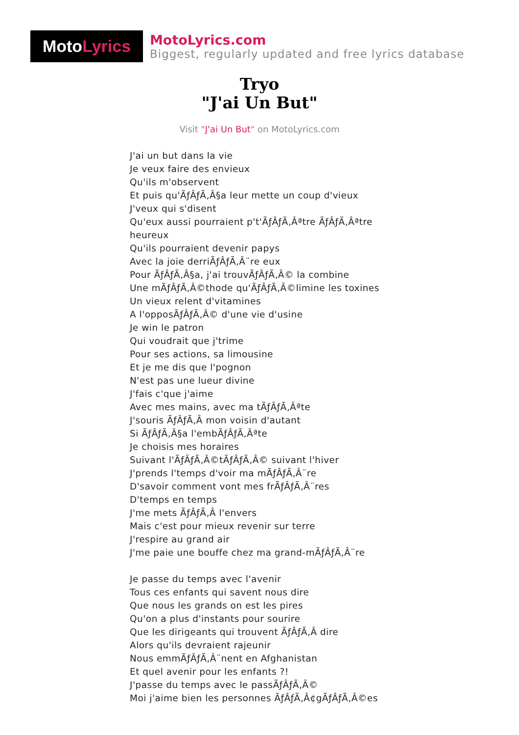Moto Lyrics
MotoLyrics.com
Biggest, regularly updated and free lyrics database
Tryo
"J'ai Un But"
Visit "J'ai Un But" on MotoLyrics.com
J'ai un but dans la vie
Je veux faire des envieux
Qu'ils m'observent
Et puis qu'ÃƒÂƒÃ‚Â§a leur mette un coup d'vieux
J'veux qui s'disent
Qu'eux aussi pourraient p't'ÃƒÂƒÃ‚Âªtre ÃƒÂƒÃ‚Âªtre heureux
Qu'ils pourraient devenir papys
Avec la joie derriÃƒÂƒÃ‚Â¨re eux
Pour ÃƒÂƒÃ‚Â§a, j'ai trouvÃƒÂƒÃ‚Â© la combine
Une mÃƒÂƒÃ‚Â©thode qu'ÃƒÂƒÃ‚Â©limine les toxines
Un vieux relent d'vitamines
A l'opposÃƒÂƒÃ‚Â© d'une vie d'usine
Je win le patron
Qui voudrait que j'trime
Pour ses actions, sa limousine
Et je me dis que l'pognon
N'est pas une lueur divine
J'fais c'que j'aime
Avec mes mains, avec ma tÃƒÂƒÃ‚Âªte
J'souris ÃƒÂƒÃ‚Â mon voisin d'autant
Si ÃƒÂƒÃ‚Â§a l'embÃƒÂƒÃ‚Âªte
Je choisis mes horaires
Suivant l'ÃƒÂƒÃ‚Â©tÃƒÂƒÃ‚Â© suivant l'hiver
J'prends l'temps d'voir ma mÃƒÂƒÃ‚Â¨re
D'savoir comment vont mes frÃƒÂƒÃ‚Â¨res
D'temps en temps
J'me mets ÃƒÂƒÃ‚Â l'envers
Mais c'est pour mieux revenir sur terre
J'respire au grand air
J'me paie une bouffe chez ma grand-mÃƒÂƒÃ‚Â¨re
Je passe du temps avec l'avenir
Tous ces enfants qui savent nous dire
Que nous les grands on est les pires
Qu'on a plus d'instants pour sourire
Que les dirigeants qui trouvent ÃƒÂƒÃ‚Â dire
Alors qu'ils devraient rajeunir
Nous emmÃƒÂƒÃ‚Â¨nent en Afghanistan
Et quel avenir pour les enfants ?!
J'passe du temps avec le passÃƒÂƒÃ‚Â©
Moi j'aime bien les personnes ÃƒÂƒÃ‚Â¢gÃƒÂƒÃ‚Â©es